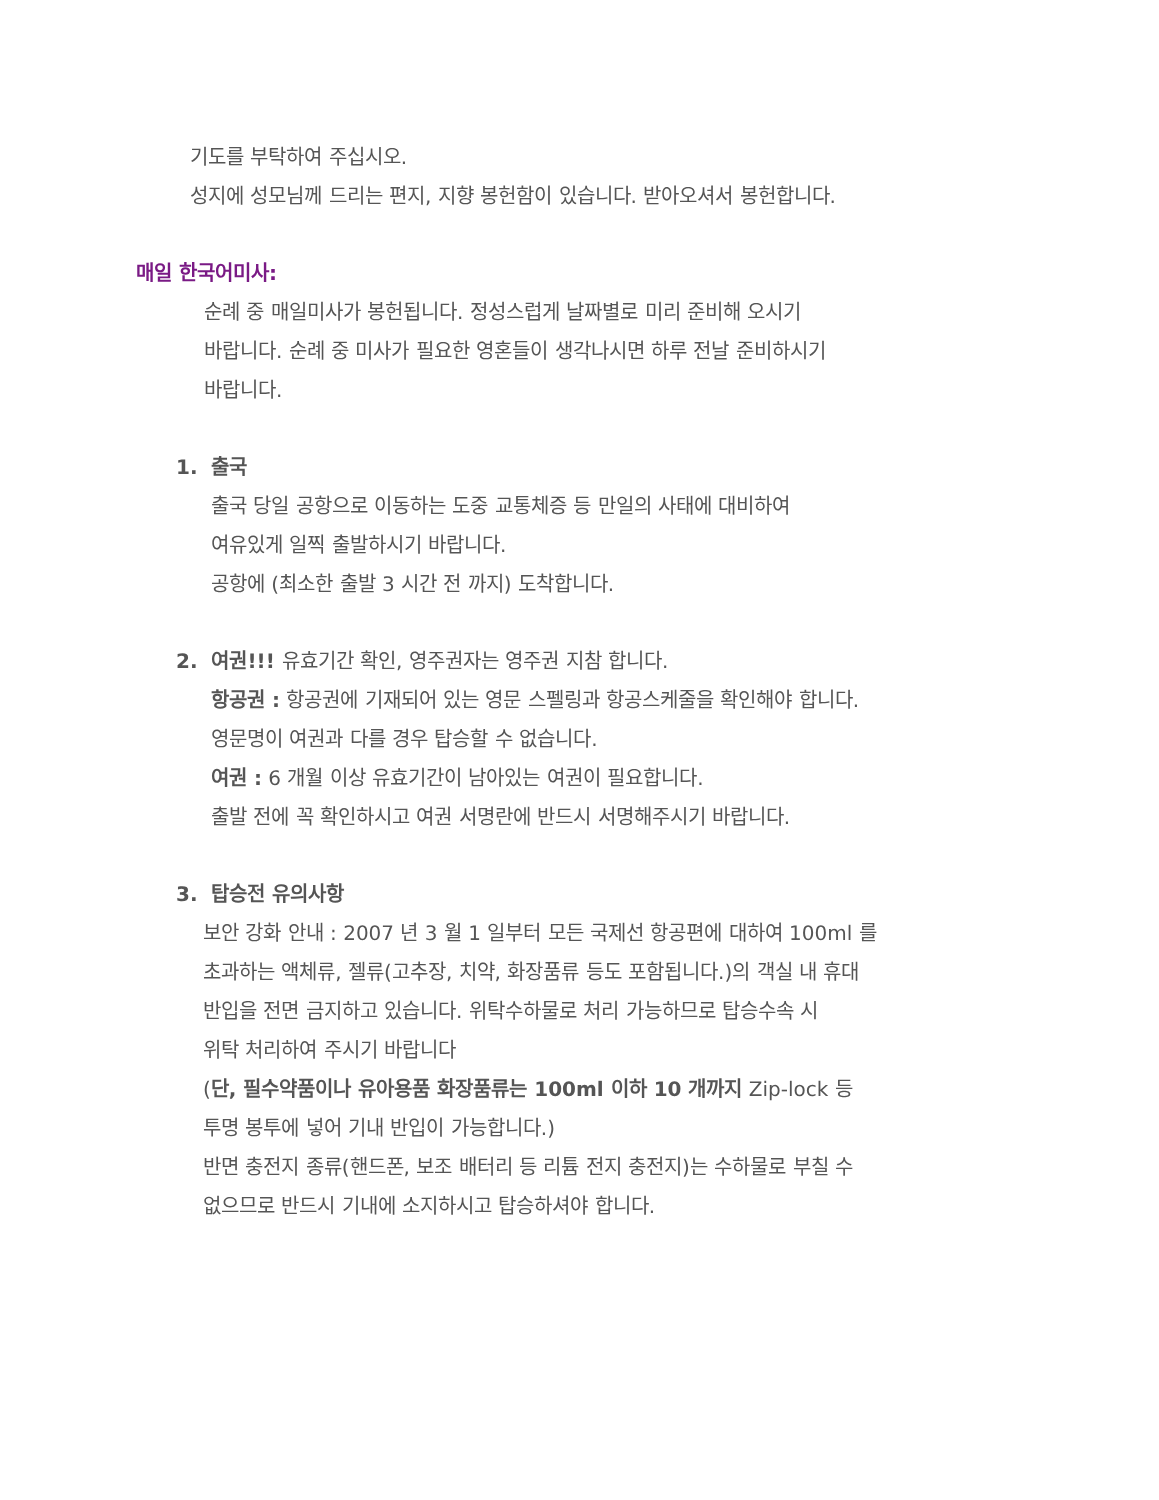기도를 부탁하여 주십시오.
성지에 성모님께 드리는 편지, 지향 봉헌함이 있습니다. 받아오셔서 봉헌합니다.
매일 한국어미사:
순례 중 매일미사가 봉헌됩니다. 정성스럽게 날짜별로 미리 준비해 오시기
바랍니다. 순례 중 미사가 필요한 영혼들이 생각나시면 하루 전날 준비하시기
바랍니다.
1. 출국
출국 당일 공항으로 이동하는 도중 교통체증 등 만일의 사태에 대비하여
여유있게 일찍 출발하시기 바랍니다.
공항에 (최소한 출발 3 시간 전 까지) 도착합니다.
2. 여권!!! 유효기간 확인, 영주권자는 영주권 지참 합니다.
항공권 : 항공권에 기재되어 있는 영문 스펠링과 항공스케줄을 확인해야 합니다.
영문명이 여권과 다를 경우 탑승할 수 없습니다.
여권 : 6 개월 이상 유효기간이 남아있는 여권이 필요합니다.
출발 전에 꼭 확인하시고 여권 서명란에 반드시 서명해주시기 바랍니다.
3. 탑승전 유의사항
보안 강화 안내 : 2007 년 3 월 1 일부터 모든 국제선 항공편에 대하여 100ml 를
초과하는 액체류, 젤류(고추장, 치약, 화장품류 등도 포함됩니다.)의 객실 내 휴대
반입을 전면 금지하고 있습니다. 위탁수하물로 처리 가능하므로 탑승수속 시
위탁 처리하여 주시기 바랍니다
(단, 필수약품이나 유아용품 화장품류는 100ml 이하 10 개까지 Zip-lock 등
투명 봉투에 넣어 기내 반입이 가능합니다.)
반면 충전지 종류(핸드폰, 보조 배터리 등 리튬 전지 충전지)는 수하물로 부칠 수
없으므로 반드시 기내에 소지하시고 탑승하셔야 합니다.